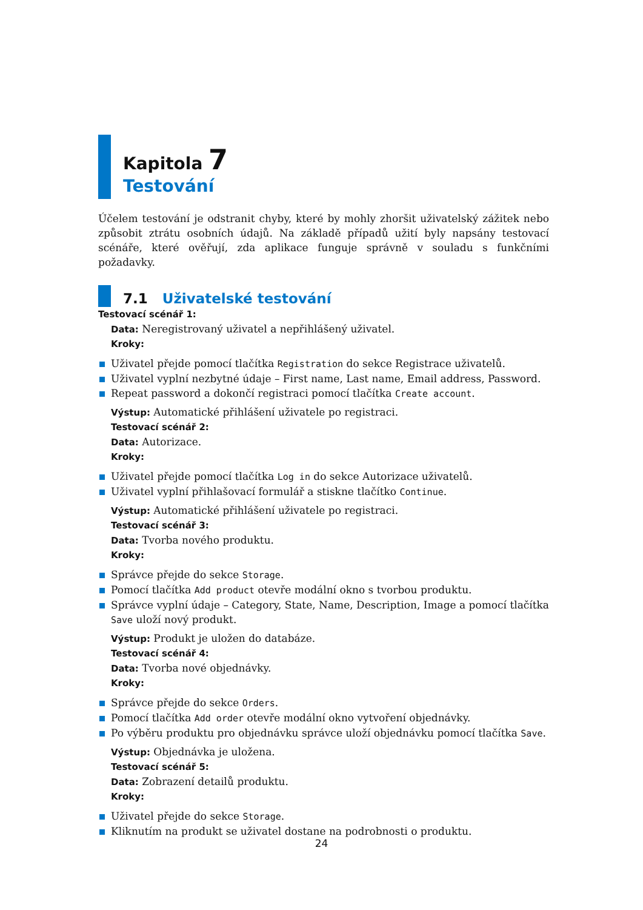Kapitola 7
Testování
Účelem testování je odstranit chyby, které by mohly zhoršit uživatelský zážitek nebo způsobit ztrátu osobních údajů. Na základě případů užití byly napsány testovací scénáře, které ověřují, zda aplikace funguje správně v souladu s funkčními požadavky.
7.1 Uživatelské testování
Testovací scénář 1:
Data: Neregistrovaný uživatel a nepřihlášený uživatel.
Kroky:
Uživatel přejde pomocí tlačítka Registration do sekce Registrace uživatelů.
Uživatel vyplní nezbytné údaje – First name, Last name, Email address, Password.
Repeat password a dokončí registraci pomocí tlačítka Create account.
Výstup: Automatické přihlášení uživatele po registraci.
Testovací scénář 2:
Data: Autorizace.
Kroky:
Uživatel přejde pomocí tlačítka Log in do sekce Autorizace uživatelů.
Uživatel vyplní přihlašovací formulář a stiskne tlačítko Continue.
Výstup: Automatické přihlášení uživatele po registraci.
Testovací scénář 3:
Data: Tvorba nového produktu.
Kroky:
Správce přejde do sekce Storage.
Pomocí tlačítka Add product otevře modální okno s tvorbou produktu.
Správce vyplní údaje – Category, State, Name, Description, Image a pomocí tlačítka Save uloží nový produkt.
Výstup: Produkt je uložen do databáze.
Testovací scénář 4:
Data: Tvorba nové objednávky.
Kroky:
Správce přejde do sekce Orders.
Pomocí tlačítka Add order otevře modální okno vytvoření objednávky.
Po výběru produktu pro objednávku správce uloží objednávku pomocí tlačítka Save.
Výstup: Objednávka je uložena.
Testovací scénář 5:
Data: Zobrazení detailů produktu.
Kroky:
Uživatel přejde do sekce Storage.
Kliknutím na produkt se uživatel dostane na podrobnosti o produktu.
24